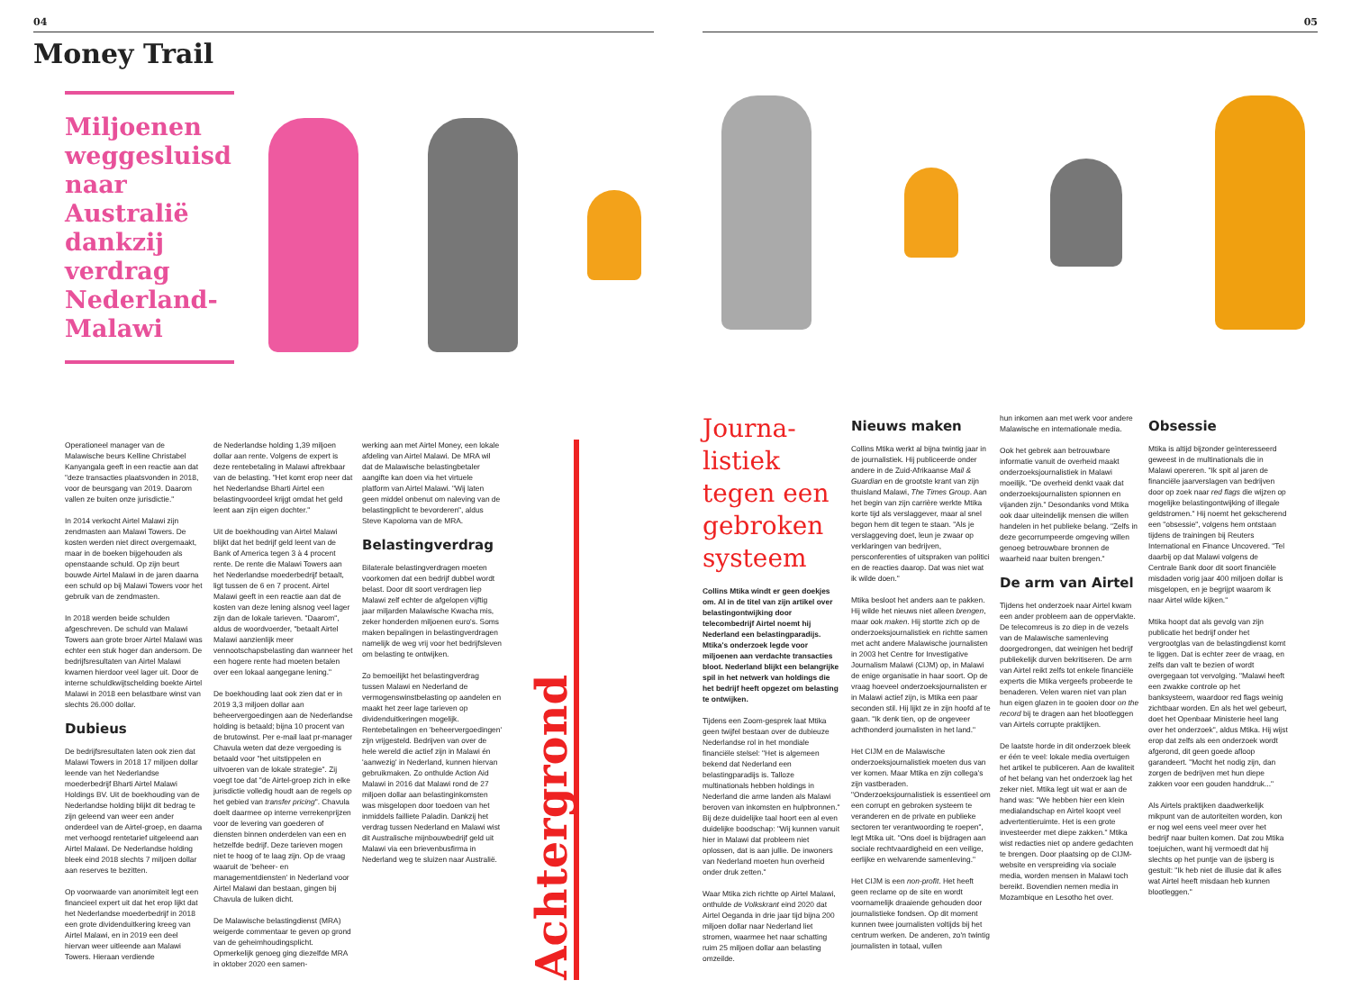04
Money Trail
Miljoenen weggesluisd naar Australië dankzij verdrag Nederland-Malawi
Operationeel manager van de Malawische beurs Kelline Christabel Kanyangala geeft in een reactie aan dat "deze transacties plaatsvonden in 2018, voor de beursgang van 2019. Daarom vallen ze buiten onze jurisdictie."
In 2014 verkocht Airtel Malawi zijn zendmasten aan Malawi Towers. De kosten werden niet direct overgemaakt, maar in de boeken bijgehouden als openstaande schuld. Op zijn beurt bouwde Airtel Malawi in de jaren daarna een schuld op bij Malawi Towers voor het gebruik van de zendmasten.
In 2018 werden beide schulden afgeschreven. De schuld van Malawi Towers aan grote broer Airtel Malawi was echter een stuk hoger dan andersom. De bedrijfsresultaten van Airtel Malawi kwamen hierdoor veel lager uit. Door de interne schuldkwijtschelding boekte Airtel Malawi in 2018 een belastbare winst van slechts 26.000 dollar.
Dubieus
De bedrijfsresultaten laten ook zien dat Malawi Towers in 2018 17 miljoen dollar leende van het Nederlandse moederbedrijf Bharti Airtel Malawi Holdings BV. Uit de boekhouding van de Nederlandse holding blijkt dit bedrag te zijn geleend van weer een ander onderdeel van de Airtel-groep, en daarna met verhoogd rentetarief uitgeleend aan Airtel Malawi. De Nederlandse holding bleek eind 2018 slechts 7 miljoen dollar aan reserves te bezitten.
Op voorwaarde van anonimiteit legt een financieel expert uit dat het erop lijkt dat het Nederlandse moederbedrijf in 2018 een grote dividenduitkering kreeg van Airtel Malawi, en in 2019 een deel hiervan weer uitleende aan Malawi Towers. Hieraan verdiende
de Nederlandse holding 1,39 miljoen dollar aan rente. Volgens de expert is deze rentebetaling in Malawi aftrekbaar van de belasting. "Het komt erop neer dat het Nederlandse Bharti Airtel een belastingvoordeel krijgt omdat het geld leent aan zijn eigen dochter."
Uit de boekhouding van Airtel Malawi blijkt dat het bedrijf geld leent van de Bank of America tegen 3 à 4 procent rente. De rente die Malawi Towers aan het Nederlandse moederbedrijf betaalt, ligt tussen de 6 en 7 procent. Airtel Malawi geeft in een reactie aan dat de kosten van deze lening alsnog veel lager zijn dan de lokale tarieven. "Daarom", aldus de woordvoerder, "betaalt Airtel Malawi aanzienlijk meer vennootschapsbelasting dan wanneer het een hogere rente had moeten betalen over een lokaal aangegane lening."
De boekhouding laat ook zien dat er in 2019 3,3 miljoen dollar aan beheervergoedingen aan de Nederlandse holding is betaald; bijna 10 procent van de brutowinst. Per e-mail laat pr-manager Chavula weten dat deze vergoeding is betaald voor "het uitstippelen en uitvoeren van de lokale strategie". Zij voegt toe dat "de Airtel-groep zich in elke jurisdictie volledig houdt aan de regels op het gebied van transfer pricing". Chavula doelt daarmee op interne verrekenprijzen voor de levering van goederen of diensten binnen onderdelen van een en hetzelfde bedrijf. Deze tarieven mogen niet te hoog of te laag zijn. Op de vraag waaruit de 'beheer- en managementdiensten' in Nederland voor Airtel Malawi dan bestaan, gingen bij Chavula de luiken dicht.
De Malawische belastingdienst (MRA) weigerde commentaar te geven op grond van de geheimhoudingsplicht. Opmerkelijk genoeg ging diezelfde MRA in oktober 2020 een samen-
werking aan met Airtel Money, een lokale afdeling van Airtel Malawi. De MRA wil dat de Malawische belastingbetaler aangifte kan doen via het virtuele platform van Airtel Malawi. "Wij laten geen middel onbenut om naleving van de belastingplicht te bevorderen", aldus Steve Kapoloma van de MRA.
Belastingverdrag
Bilaterale belastingverdragen moeten voorkomen dat een bedrijf dubbel wordt belast. Door dit soort verdragen liep Malawi zelf echter de afgelopen vijftig jaar miljarden Malawische Kwacha mis, zeker honderden miljoenen euro's. Soms maken bepalingen in belastingverdragen namelijk de weg vrij voor het bedrijfsleven om belasting te ontwijken.
Zo bemoeilijkt het belastingverdrag tussen Malawi en Nederland de vermogenswinstbelasting op aandelen en maakt het zeer lage tarieven op dividenduitkeringen mogelijk. Rentebetalingen en 'beheervergoedingen' zijn vrijgesteld. Bedrijven van over de hele wereld die actief zijn in Malawi én 'aanwezig' in Nederland, kunnen hiervan gebruikmaken. Zo onthulde Action Aid Malawi in 2016 dat Malawi rond de 27 miljoen dollar aan belastinginkomsten was misgelopen door toedoen van het inmiddels failliete Paladin. Dankzij het verdrag tussen Nederland en Malawi wist dit Australische mijnbouwbedrijf geld uit Malawi via een brievenbusfirma in Nederland weg te sluizen naar Australië.
Achtergrond
05
Journa-listiek tegen een gebroken systeem
Collins Mtika windt er geen doekjes om. Al in de titel van zijn artikel over belastingontwijking door telecombedrijf Airtel noemt hij Nederland een belastingparadijs. Mtika's onderzoek legde voor miljoenen aan verdachte transacties bloot. Nederland blijkt een belangrijke spil in het netwerk van holdings die het bedrijf heeft opgezet om belasting te ontwijken.
Tijdens een Zoom-gesprek laat Mtika geen twijfel bestaan over de dubieuze Nederlandse rol in het mondiale financiële stelsel: "Het is algemeen bekend dat Nederland een belastingparadijs is. Talloze multinationals hebben holdings in Nederland die arme landen als Malawi beroven van inkomsten en hulpbronnen." Bij deze duidelijke taal hoort een al even duidelijke boodschap: "Wij kunnen vanuit hier in Malawi dat probleem niet oplossen, dat is aan jullie. De inwoners van Nederland moeten hun overheid onder druk zetten."
Waar Mtika zich richtte op Airtel Malawi, onthulde de Volkskrant eind 2020 dat Airtel Oeganda in drie jaar tijd bijna 200 miljoen dollar naar Nederland liet stromen, waarmee het naar schatting ruim 25 miljoen dollar aan belasting omzeilde.
Nieuws maken
Collins Mtika werkt al bijna twintig jaar in de journalistiek. Hij publiceerde onder andere in de Zuid-Afrikaanse Mail & Guardian en de grootste krant van zijn thuisland Malawi, The Times Group. Aan het begin van zijn carrière werkte Mtika korte tijd als verslaggever, maar al snel begon hem dit tegen te staan. "Als je verslaggeving doet, leun je zwaar op verklaringen van bedrijven, persconferenties of uitspraken van politici en de reacties daarop. Dat was niet wat ik wilde doen."
Mtika besloot het anders aan te pakken. Hij wilde het nieuws niet alleen brengen, maar ook maken. Hij stortte zich op de onderzoeksjournalistiek en richtte samen met acht andere Malawische journalisten in 2003 het Centre for Investigative Journalism Malawi (CIJM) op, in Malawi de enige organisatie in haar soort. Op de vraag hoeveel onderzoeksjournalisten er in Malawi actief zijn, is Mtika een paar seconden stil. Hij lijkt ze in zijn hoofd af te gaan. "Ik denk tien, op de ongeveer achthonderd journalisten in het land."
Het CIJM en de Malawische onderzoeksjournalistiek moeten dus van ver komen. Maar Mtika en zijn collega's zijn vastberaden. "Onderzoeksjournalistiek is essentieel om een corrupt en gebroken systeem te veranderen en de private en publieke sectoren ter verantwoording te roepen", legt Mtika uit. "Ons doel is bijdragen aan sociale rechtvaardigheid en een veilige, eerlijke en welvarende samenleving."
Het CIJM is een non-profit. Het heeft geen reclame op de site en wordt voornamelijk draaiende gehouden door journalistieke fondsen. Op dit moment kunnen twee journalisten voltijds bij het centrum werken. De anderen, zo'n twintig journalisten in totaal, vullen
hun inkomen aan met werk voor andere Malawische en internationale media.
Ook het gebrek aan betrouwbare informatie vanuit de overheid maakt onderzoeksjournalistiek in Malawi moeilijk. "De overheid denkt vaak dat onderzoeksjournalisten spionnen en vijanden zijn." Desondanks vond Mtika ook daar uiteindelijk mensen die willen handelen in het publieke belang. "Zelfs in deze gecorrumpeerde omgeving willen genoeg betrouwbare bronnen de waarheid naar buiten brengen."
De arm van Airtel
Tijdens het onderzoek naar Airtel kwam een ander probleem aan de oppervlakte. De telecomreus is zo diep in de vezels van de Malawische samenleving doorgedrongen, dat weinigen het bedrijf publiekelijk durven bekritiseren. De arm van Airtel reikt zelfs tot enkele financiële experts die Mtika vergeefs probeerde te benaderen. Velen waren niet van plan hun eigen glazen in te gooien door on the record bij te dragen aan het blootleggen van Airtels corrupte praktijken.
De laatste horde in dit onderzoek bleek er één te veel: lokale media overtuigen het artikel te publiceren. Aan de kwaliteit of het belang van het onderzoek lag het zeker niet. Mtika legt uit wat er aan de hand was: "We hebben hier een klein medialandschap en Airtel koopt veel advertentieruimte. Het is een grote investeerder met diepe zakken." Mtika wist redacties niet op andere gedachten te brengen. Door plaatsing op de CIJM-website en verspreiding via sociale media, worden mensen in Malawi toch bereikt. Bovendien nemen media in Mozambique en Lesotho het over.
Obsessie
Mtika is altijd bijzonder geïnteresseerd geweest in de multinationals die in Malawi opereren. "Ik spit al jaren de financiële jaarverslagen van bedrijven door op zoek naar red flags die wijzen op mogelijke belastingontwijking of illegale geldstromen." Hij noemt het gekscherend een "obsessie", volgens hem ontstaan tijdens de trainingen bij Reuters International en Finance Uncovered. "Tel daarbij op dat Malawi volgens de Centrale Bank door dit soort financiële misdaden vorig jaar 400 miljoen dollar is misgelopen, en je begrijpt waarom ik naar Airtel wilde kijken."
Mtika hoopt dat als gevolg van zijn publicatie het bedrijf onder het vergrootglas van de belastingdienst komt te liggen. Dat is echter zeer de vraag, en zelfs dan valt te bezien of wordt overgegaan tot vervolging. "Malawi heeft een zwakke controle op het banksysteem, waardoor red flags weinig zichtbaar worden. En als het wel gebeurt, doet het Openbaar Ministerie heel lang over het onderzoek", aldus Mtika. Hij wijst erop dat zelfs als een onderzoek wordt afgerond, dit geen goede afloop garandeert. "Mocht het nodig zijn, dan zorgen de bedrijven met hun diepe zakken voor een gouden handdruk..."
Als Airtels praktijken daadwerkelijk mikpunt van de autoriteiten worden, kon er nog wel eens veel meer over het bedrijf naar buiten komen. Dat zou Mtika toejuichen, want hij vermoedt dat hij slechts op het puntje van de ijsberg is gestuit: "Ik heb niet de illusie dat ik alles wat Airtel heeft misdaan heb kunnen blootleggen."